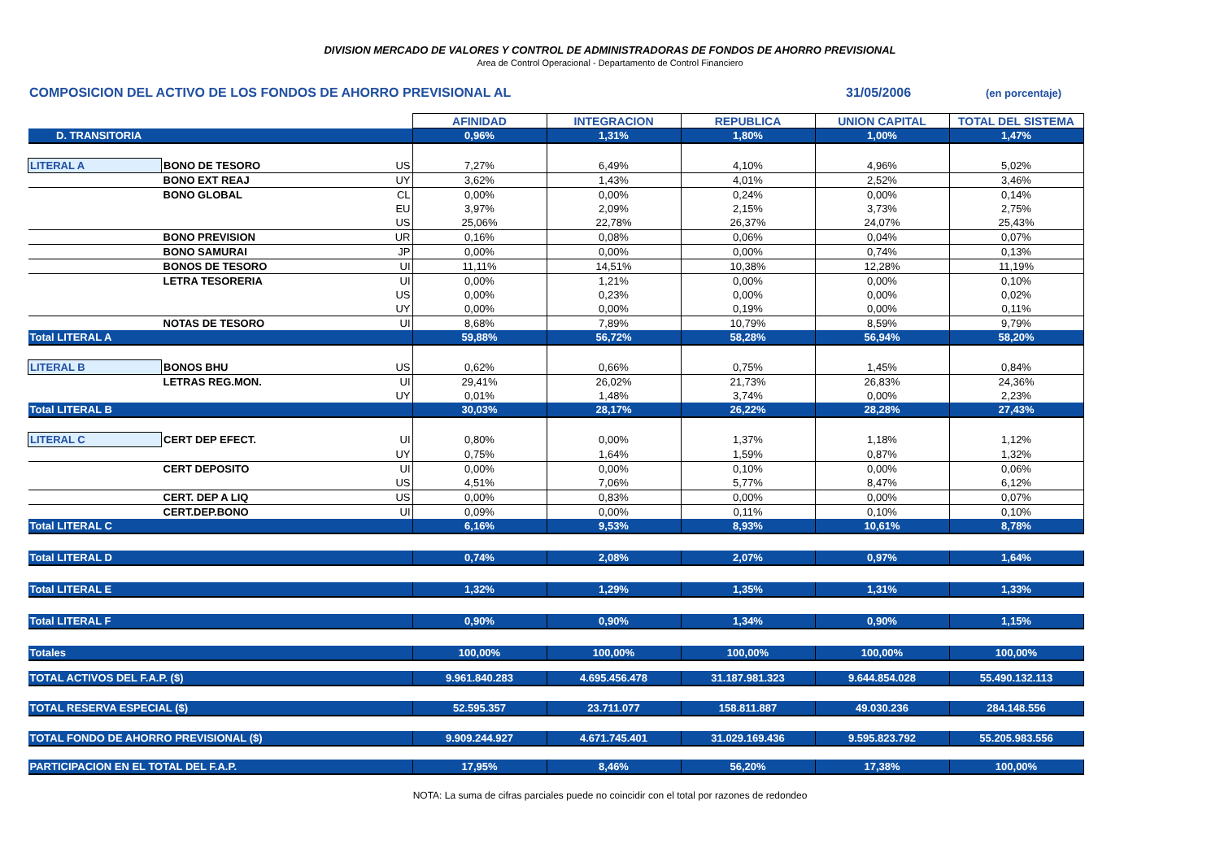DIVISION MERCADO DE VALORES Y CONTROL DE ADMINISTRADORAS DE FONDOS DE AHORRO PREVISIONAL
Area de Control Operacional - Departamento de Control Financiero
COMPOSICION DEL ACTIVO DE LOS FONDOS DE AHORRO PREVISIONAL AL 31/05/2006 (en porcentaje)
| | | | AFINIDAD | INTEGRACION | REPUBLICA | UNION CAPITAL | TOTAL DEL SISTEMA |
| D. TRANSITORIA | | | 0,96% | 1,31% | 1,80% | 1,00% | 1,47% |
| LITERAL A | BONO DE TESORO | US | 7,27% | 6,49% | 4,10% | 4,96% | 5,02% |
| | BONO EXT REAJ | UY | 3,62% | 1,43% | 4,01% | 2,52% | 3,46% |
| | BONO GLOBAL | CL | 0,00% | 0,00% | 0,24% | 0,00% | 0,14% |
| | | EU | 3,97% | 2,09% | 2,15% | 3,73% | 2,75% |
| | | US | 25,06% | 22,78% | 26,37% | 24,07% | 25,43% |
| | BONO PREVISION | UR | 0,16% | 0,08% | 0,06% | 0,04% | 0,07% |
| | BONO SAMURAI | JP | 0,00% | 0,00% | 0,00% | 0,74% | 0,13% |
| | BONOS DE TESORO | UI | 11,11% | 14,51% | 10,38% | 12,28% | 11,19% |
| | LETRA TESORERIA | UI | 0,00% | 1,21% | 0,00% | 0,00% | 0,10% |
| | | US | 0,00% | 0,23% | 0,00% | 0,00% | 0,02% |
| | | UY | 0,00% | 0,00% | 0,19% | 0,00% | 0,11% |
| | NOTAS DE TESORO | UI | 8,68% | 7,89% | 10,79% | 8,59% | 9,79% |
| Total LITERAL A | | | 59,88% | 56,72% | 58,28% | 56,94% | 58,20% |
| LITERAL B | BONOS BHU | US | 0,62% | 0,66% | 0,75% | 1,45% | 0,84% |
| | LETRAS REG.MON. | UI | 29,41% | 26,02% | 21,73% | 26,83% | 24,36% |
| | | UY | 0,01% | 1,48% | 3,74% | 0,00% | 2,23% |
| Total LITERAL B | | | 30,03% | 28,17% | 26,22% | 28,28% | 27,43% |
| LITERAL C | CERT DEP EFECT. | UI | 0,80% | 0,00% | 1,37% | 1,18% | 1,12% |
| | | UY | 0,75% | 1,64% | 1,59% | 0,87% | 1,32% |
| | CERT DEPOSITO | UI | 0,00% | 0,00% | 0,10% | 0,00% | 0,06% |
| | | US | 4,51% | 7,06% | 5,77% | 8,47% | 6,12% |
| | CERT. DEP A LIQ | US | 0,00% | 0,83% | 0,00% | 0,00% | 0,07% |
| | CERT.DEP.BONO | UI | 0,09% | 0,00% | 0,11% | 0,10% | 0,10% |
| Total LITERAL C | | | 6,16% | 9,53% | 8,93% | 10,61% | 8,78% |
| Total LITERAL D | | | 0,74% | 2,08% | 2,07% | 0,97% | 1,64% |
| Total LITERAL E | | | 1,32% | 1,29% | 1,35% | 1,31% | 1,33% |
| Total LITERAL F | | | 0,90% | 0,90% | 1,34% | 0,90% | 1,15% |
| Totales | | | 100,00% | 100,00% | 100,00% | 100,00% | 100,00% |
| TOTAL ACTIVOS DEL F.A.P. ($) | | | 9.961.840.283 | 4.695.456.478 | 31.187.981.323 | 9.644.854.028 | 55.490.132.113 |
| TOTAL RESERVA ESPECIAL ($) | | | 52.595.357 | 23.711.077 | 158.811.887 | 49.030.236 | 284.148.556 |
| TOTAL FONDO DE AHORRO PREVISIONAL ($) | | | 9.909.244.927 | 4.671.745.401 | 31.029.169.436 | 9.595.823.792 | 55.205.983.556 |
| PARTICIPACION EN EL TOTAL DEL F.A.P. | | | 17,95% | 8,46% | 56,20% | 17,38% | 100,00% |
NOTA: La suma de cifras parciales puede no coincidir con el total por razones de redondeo